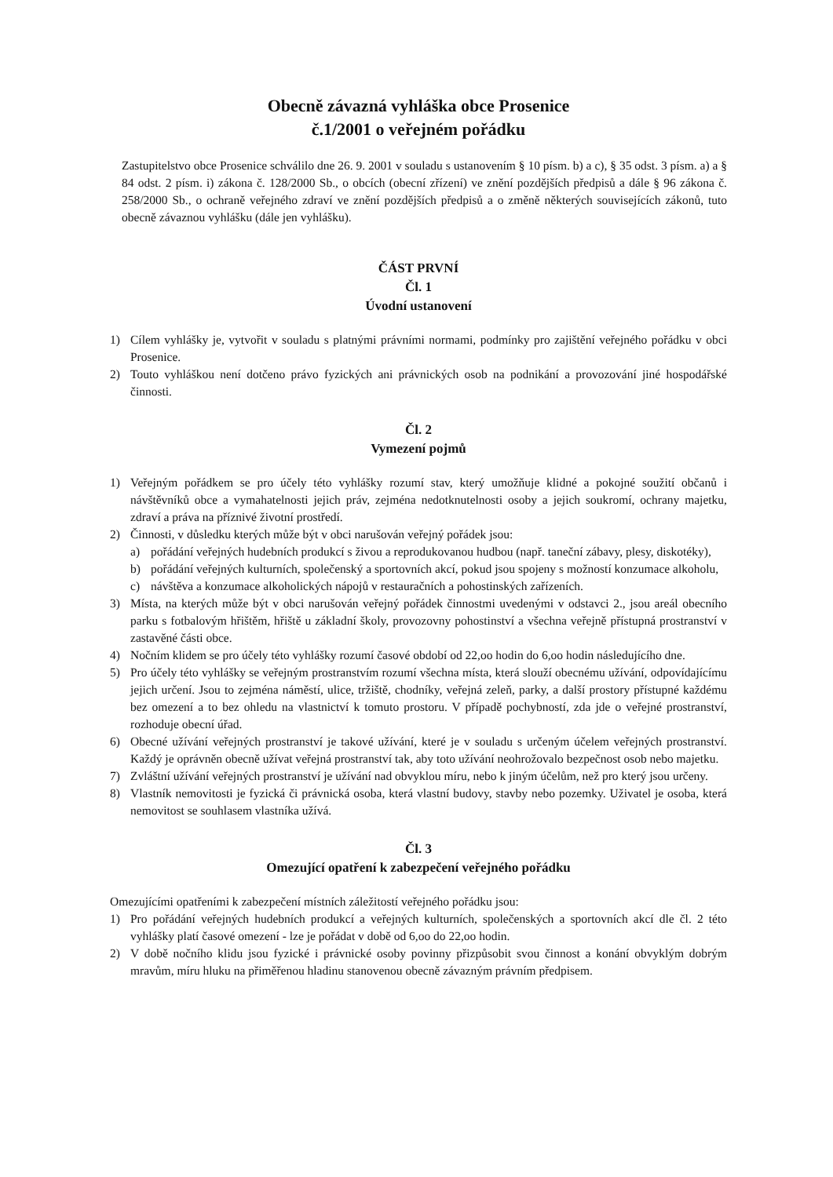Obecně závazná vyhláška obce Prosenice
č.1/2001 o veřejném pořádku
Zastupitelstvo obce Prosenice schválilo dne 26. 9. 2001 v souladu s ustanovením § 10 písm. b) a c), § 35 odst. 3 písm. a) a § 84 odst. 2 písm. i) zákona č. 128/2000 Sb., o obcích (obecní zřízení) ve znění pozdějších předpisů a dále § 96 zákona č. 258/2000 Sb., o ochraně veřejného zdraví ve znění pozdějších předpisů a o změně některých souvisejících zákonů, tuto obecně závaznou vyhlášku (dále jen vyhlášku).
ČÁST PRVNÍ
Čl. 1
Úvodní ustanovení
1) Cílem vyhlášky je, vytvořit v souladu s platnými právními normami, podmínky pro zajištění veřejného pořádku v obci Prosenice.
2) Touto vyhláškou není dotčeno právo fyzických ani právnických osob na podnikání a provozování jiné hospodářské činnosti.
Čl. 2
Vymezení pojmů
1) Veřejným pořádkem se pro účely této vyhlášky rozumí stav, který umožňuje klidné a pokojné soužití občanů i návštěvníků obce a vymahatelnosti jejich práv, zejména nedotknutelnosti osoby a jejich soukromí, ochrany majetku, zdraví a práva na příznivé životní prostředí.
2) Činnosti, v důsledku kterých může být v obci narušován veřejný pořádek jsou:
a) pořádání veřejných hudebních produkcí s živou a reprodukovanou hudbou (např. taneční zábavy, plesy, diskotéky),
b) pořádání veřejných kulturních, společenský a sportovních akcí, pokud jsou spojeny s možností konzumace alkoholu,
c) návštěva a konzumace alkoholických nápojů v restauračních a pohostinských zařízeních.
3) Místa, na kterých může být v obci narušován veřejný pořádek činnostmi uvedenými v odstavci 2., jsou areál obecního parku s fotbalovým hřištěm, hřiště u základní školy, provozovny pohostinství a všechna veřejně přístupná prostranství v zastavěné části obce.
4) Nočním klidem se pro účely této vyhlášky rozumí časové období od 22,oo hodin do 6,oo hodin následujícího dne.
5) Pro účely této vyhlášky se veřejným prostranstvím rozumí všechna místa, která slouží obecnému užívání, odpovídajícímu jejich určení. Jsou to zejména náměstí, ulice, tržiště, chodníky, veřejná zeleň, parky, a další prostory přístupné každému bez omezení a to bez ohledu na vlastnictví k tomuto prostoru. V případě pochybností, zda jde o veřejné prostranství, rozhoduje obecní úřad.
6) Obecné užívání veřejných prostranství je takové užívání, které je v souladu s určeným účelem veřejných prostranství. Každý je oprávněn obecně užívat veřejná prostranství tak, aby toto užívání neohrožovalo bezpečnost osob nebo majetku.
7) Zvláštní užívání veřejných prostranství je užívání nad obvyklou míru, nebo k jiným účelům, než pro který jsou určeny.
8) Vlastník nemovitosti je fyzická či právnická osoba, která vlastní budovy, stavby nebo pozemky. Uživatel je osoba, která nemovitost se souhlasem vlastníka užívá.
Čl. 3
Omezující opatření k zabezpečení veřejného pořádku
Omezujícími opatřeními k zabezpečení místních záležitostí veřejného pořádku jsou:
1) Pro pořádání veřejných hudebních produkcí a veřejných kulturních, společenských a sportovních akcí dle čl. 2 této vyhlášky platí časové omezení - lze je pořádat v době od 6,oo do 22,oo hodin.
2) V době nočního klidu jsou fyzické i právnické osoby povinny přizpůsobit svou činnost a konání obvyklým dobrým mravům, míru hluku na přiměřenou hladinu stanovenou obecně závazným právním předpisem.